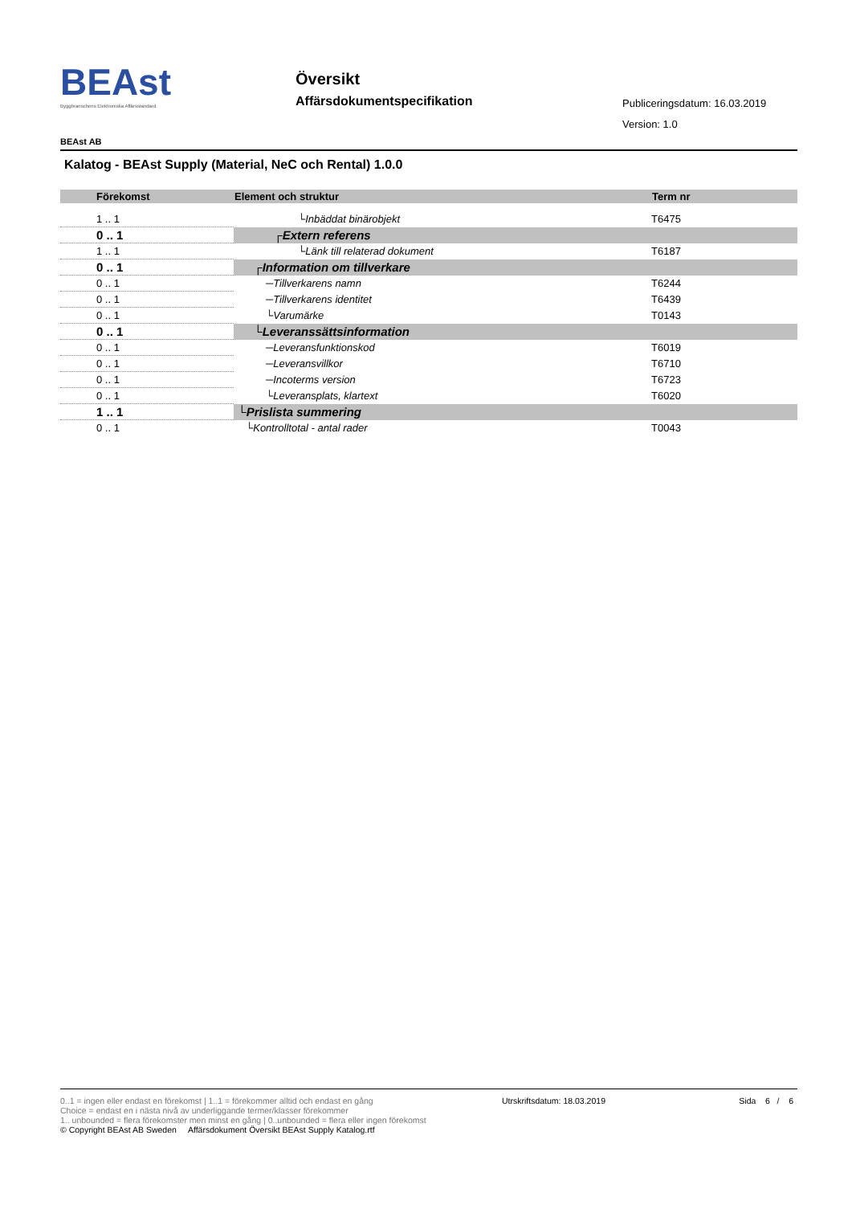BEAst
Byggbranschens Elektroniska Affärsstandard
Översikt
Affärsdokumentspecifikation Publiceringsdatum: 16.03.2019
Version: 1.0
BEAst AB
Kalatog - BEAst Supply (Material, NeC och Rental) 1.0.0
| Förekomst | Element och struktur | Term nr |
| --- | --- | --- |
| 1 .. 1 | └Inbäddat binärobjekt | T6475 |
| 0 .. 1 | ┌Extern referens | |
| 1 .. 1 | └Länk till relaterad dokument | T6187 |
| 0 .. 1 | ┌Information om tillverkare | |
| 0 .. 1 | ─Tillverkarens namn | T6244 |
| 0 .. 1 | ─Tillverkarens identitet | T6439 |
| 0 .. 1 | └Varumärke | T0143 |
| 0 .. 1 | └Leveranssättsinformation | |
| 0 .. 1 | ─Leveransfunktionskod | T6019 |
| 0 .. 1 | ─Leveransvillkor | T6710 |
| 0 .. 1 | ─Incoterms version | T6723 |
| 0 .. 1 | └Leveransplats, klartext | T6020 |
| 1 .. 1 | └Prislista summering | |
| 0 .. 1 | └Kontrolltotal - antal rader | T0043 |
Utrskriftsdatum: 18.03.2019 Sida 6 / 6
0..1 = ingen eller endast en förekomst | 1..1 = förekommer alltid och endast en gång
Choice = endast en i nästa nivå av underliggande termer/klasser förekommer
1.. unbounded = flera förekomster men minst en gång | 0..unbounded = flera eller ingen förekomst
© Copyright BEAst AB Sweden Affärsdokument Översikt BEAst Supply Katalog.rtf